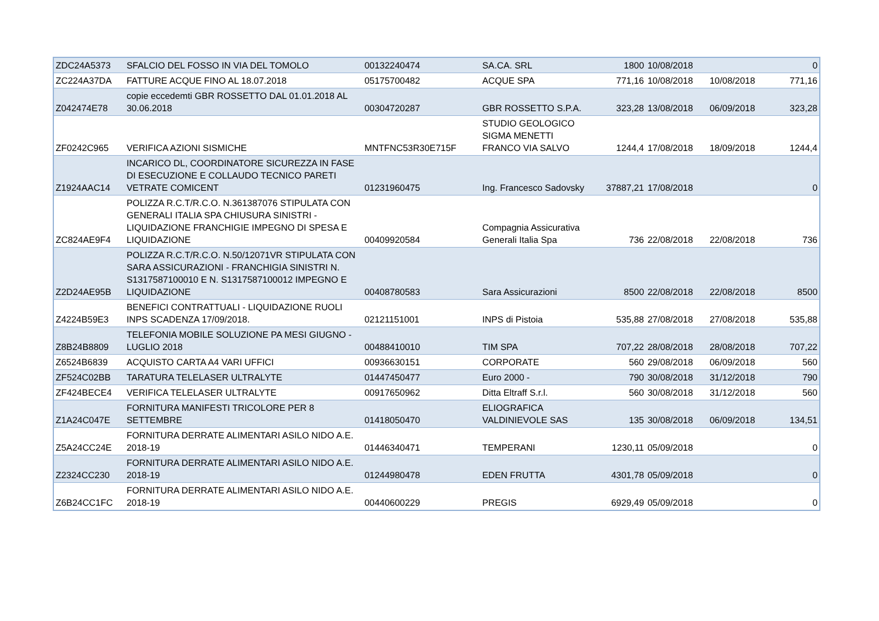| ZDC24A5373 | SFALCIO DEL FOSSO IN VIA DEL TOMOLO | 00132240474 | SA.CA. SRL | 1800 | 10/08/2018 | | 0 |
| ZC224A37DA | FATTURE ACQUE FINO AL 18.07.2018 | 05175700482 | ACQUE SPA | 771,16 | 10/08/2018 | 10/08/2018 | 771,16 |
| Z042474E78 | copie eccedemti GBR ROSSETTO DAL 01.01.2018 AL 30.06.2018 | 00304720287 | GBR ROSSETTO S.P.A. | 323,28 | 13/08/2018 | 06/09/2018 | 323,28 |
| ZF0242C965 | VERIFICA AZIONI SISMICHE | MNTFNC53R30E715F | STUDIO GEOLOGICO SIGMA MENETTI FRANCO VIA SALVO | 1244,4 | 17/08/2018 | 18/09/2018 | 1244,4 |
| Z1924AAC14 | INCARICO DL, COORDINATORE SICUREZZA IN FASE DI ESECUZIONE E COLLAUDO TECNICO PARETI VETRATE COMICENT | 01231960475 | Ing. Francesco Sadovsky | 37887,21 | 17/08/2018 | | 0 |
| ZC824AE9F4 | POLIZZA R.C.T/R.C.O. N.361387076 STIPULATA CON GENERALI ITALIA SPA CHIUSURA SINISTRI - LIQUIDAZIONE FRANCHIGIE IMPEGNO DI SPESA E LIQUIDAZIONE | 00409920584 | Compagnia Assicurativa Generali Italia Spa | 736 | 22/08/2018 | 22/08/2018 | 736 |
| Z2D24AE95B | POLIZZA R.C.T/R.C.O. N.50/12071VR STIPULATA CON SARA ASSICURAZIONI - FRANCHIGIA SINISTRI N. S1317587100010 E N. S1317587100012 IMPEGNO E LIQUIDAZIONE | 00408780583 | Sara Assicurazioni | 8500 | 22/08/2018 | 22/08/2018 | 8500 |
| Z4224B59E3 | BENEFICI CONTRATTUALI - LIQUIDAZIONE RUOLI INPS SCADENZA 17/09/2018. | 02121151001 | INPS di Pistoia | 535,88 | 27/08/2018 | 27/08/2018 | 535,88 |
| Z8B24B8809 | TELEFONIA MOBILE SOLUZIONE PA MESI GIUGNO - LUGLIO 2018 | 00488410010 | TIM SPA | 707,22 | 28/08/2018 | 28/08/2018 | 707,22 |
| Z6524B6839 | ACQUISTO CARTA A4 VARI UFFICI | 00936630151 | CORPORATE | 560 | 29/08/2018 | 06/09/2018 | 560 |
| ZF524C02BB | TARATURA TELELASER ULTRALYTE | 01447450477 | Euro 2000 - | 790 | 30/08/2018 | 31/12/2018 | 790 |
| ZF424BECE4 | VERIFICA TELELASER ULTRALYTE | 00917650962 | Ditta Eltraff S.r.l. | 560 | 30/08/2018 | 31/12/2018 | 560 |
| Z1A24C047E | FORNITURA MANIFESTI TRICOLORE PER 8 SETTEMBRE | 01418050470 | ELIOGRAFICA VALDINIEVOLE SAS | 135 | 30/08/2018 | 06/09/2018 | 134,51 |
| Z5A24CC24E | FORNITURA DERRATE ALIMENTARI ASILO NIDO A.E. 2018-19 | 01446340471 | TEMPERANI | 1230,11 | 05/09/2018 | | 0 |
| Z2324CC230 | FORNITURA DERRATE ALIMENTARI ASILO NIDO A.E. 2018-19 | 01244980478 | EDEN FRUTTA | 4301,78 | 05/09/2018 | | 0 |
| Z6B24CC1FC | FORNITURA DERRATE ALIMENTARI ASILO NIDO A.E. 2018-19 | 00440600229 | PREGIS | 6929,49 | 05/09/2018 | | 0 |